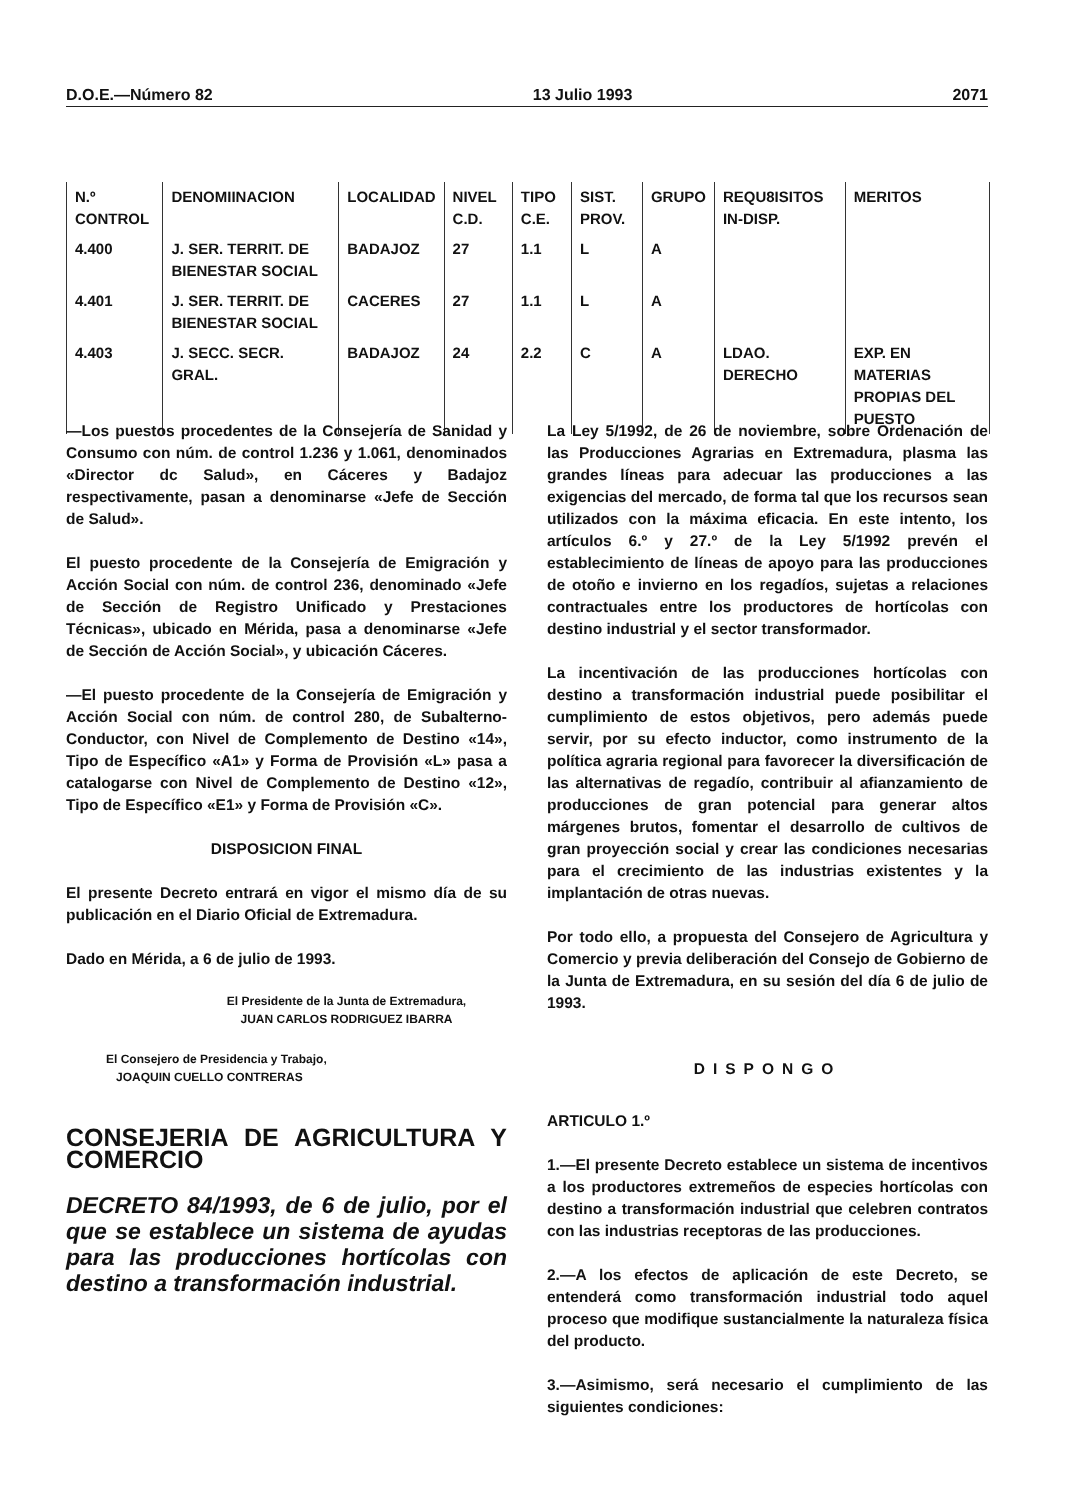D.O.E.—Número 82 13 Julio 1993 2071
| N.º CONTROL | DENOMIINACION | LOCALIDAD | NIVEL C.D. | TIPO C.E. | SIST. PROV. | GRUPO | REQU8ISITOS IN-DISP. | MERITOS |
| --- | --- | --- | --- | --- | --- | --- | --- | --- |
| 4.400 | J. SER. TERRIT. DE BIENESTAR SOCIAL | BADAJOZ | 27 | 1.1 | L | A | | |
| 4.401 | J. SER. TERRIT. DE BIENESTAR SOCIAL | CACERES | 27 | 1.1 | L | A | | |
| 4.403 | J. SECC. SECR. GRAL. | BADAJOZ | 24 | 2.2 | C | A | LDAO. DERECHO | EXP. EN MATERIAS PROPIAS DEL PUESTO |
—Los puestos procedentes de la Consejería de Sanidad y Consumo con núm. de control 1.236 y 1.061, denominados «Director dc Salud», en Cáceres y Badajoz respectivamente, pasan a denominarse «Jefe de Sección de Salud».
El puesto procedente de la Consejería de Emigración y Acción Social con núm. de control 236, denominado «Jefe de Sección de Registro Unificado y Prestaciones Técnicas», ubicado en Mérida, pasa a denominarse «Jefe de Sección de Acción Social», y ubicación Cáceres.
—El puesto procedente de la Consejería de Emigración y Acción Social con núm. de control 280, de Subalterno-Conductor, con Nivel de Complemento de Destino «14», Tipo de Específico «A1» y Forma de Provisión «L» pasa a catalogarse con Nivel de Complemento de Destino «12», Tipo de Específico «E1» y Forma de Provisión «C».
DISPOSICION FINAL
El presente Decreto entrará en vigor el mismo día de su publicación en el Diario Oficial de Extremadura.
Dado en Mérida, a 6 de julio de 1993.
El Presidente de la Junta de Extremadura,
JUAN CARLOS RODRIGUEZ IBARRA
El Consejero de Presidencia y Trabajo,
JOAQUIN CUELLO CONTRERAS
CONSEJERIA DE AGRICULTURA Y COMERCIO
DECRETO 84/1993, de 6 de julio, por el que se establece un sistema de ayudas para las producciones hortícolas con destino a transformación industrial.
La Ley 5/1992, de 26 de noviembre, sobre Ordenación de las Producciones Agrarias en Extremadura, plasma las grandes líneas para adecuar las producciones a las exigencias del mercado, de forma tal que los recursos sean utilizados con la máxima eficacia. En este intento, los artículos 6.º y 27.º de la Ley 5/1992 prevén el establecimiento de líneas de apoyo para las producciones de otoño e invierno en los regadíos, sujetas a relaciones contractuales entre los productores de hortícolas con destino industrial y el sector transformador.
La incentivación de las producciones hortícolas con destino a transformación industrial puede posibilitar el cumplimiento de estos objetivos, pero además puede servir, por su efecto inductor, como instrumento de la política agraria regional para favorecer la diversificación de las alternativas de regadío, contribuir al afianzamiento de producciones de gran potencial para generar altos márgenes brutos, fomentar el desarrollo de cultivos de gran proyección social y crear las condiciones necesarias para el crecimiento de las industrias existentes y la implantación de otras nuevas.
Por todo ello, a propuesta del Consejero de Agricultura y Comercio y previa deliberación del Consejo de Gobierno de la Junta de Extremadura, en su sesión del día 6 de julio de 1993.
DISPONGO
ARTICULO 1.º
1.—El presente Decreto establece un sistema de incentivos a los productores extremeños de especies hortícolas con destino a transformación industrial que celebren contratos con las industrias receptoras de las producciones.
2.—A los efectos de aplicación de este Decreto, se entenderá como transformación industrial todo aquel proceso que modifique sustancialmente la naturaleza física del producto.
3.—Asimismo, será necesario el cumplimiento de las siguientes condiciones: